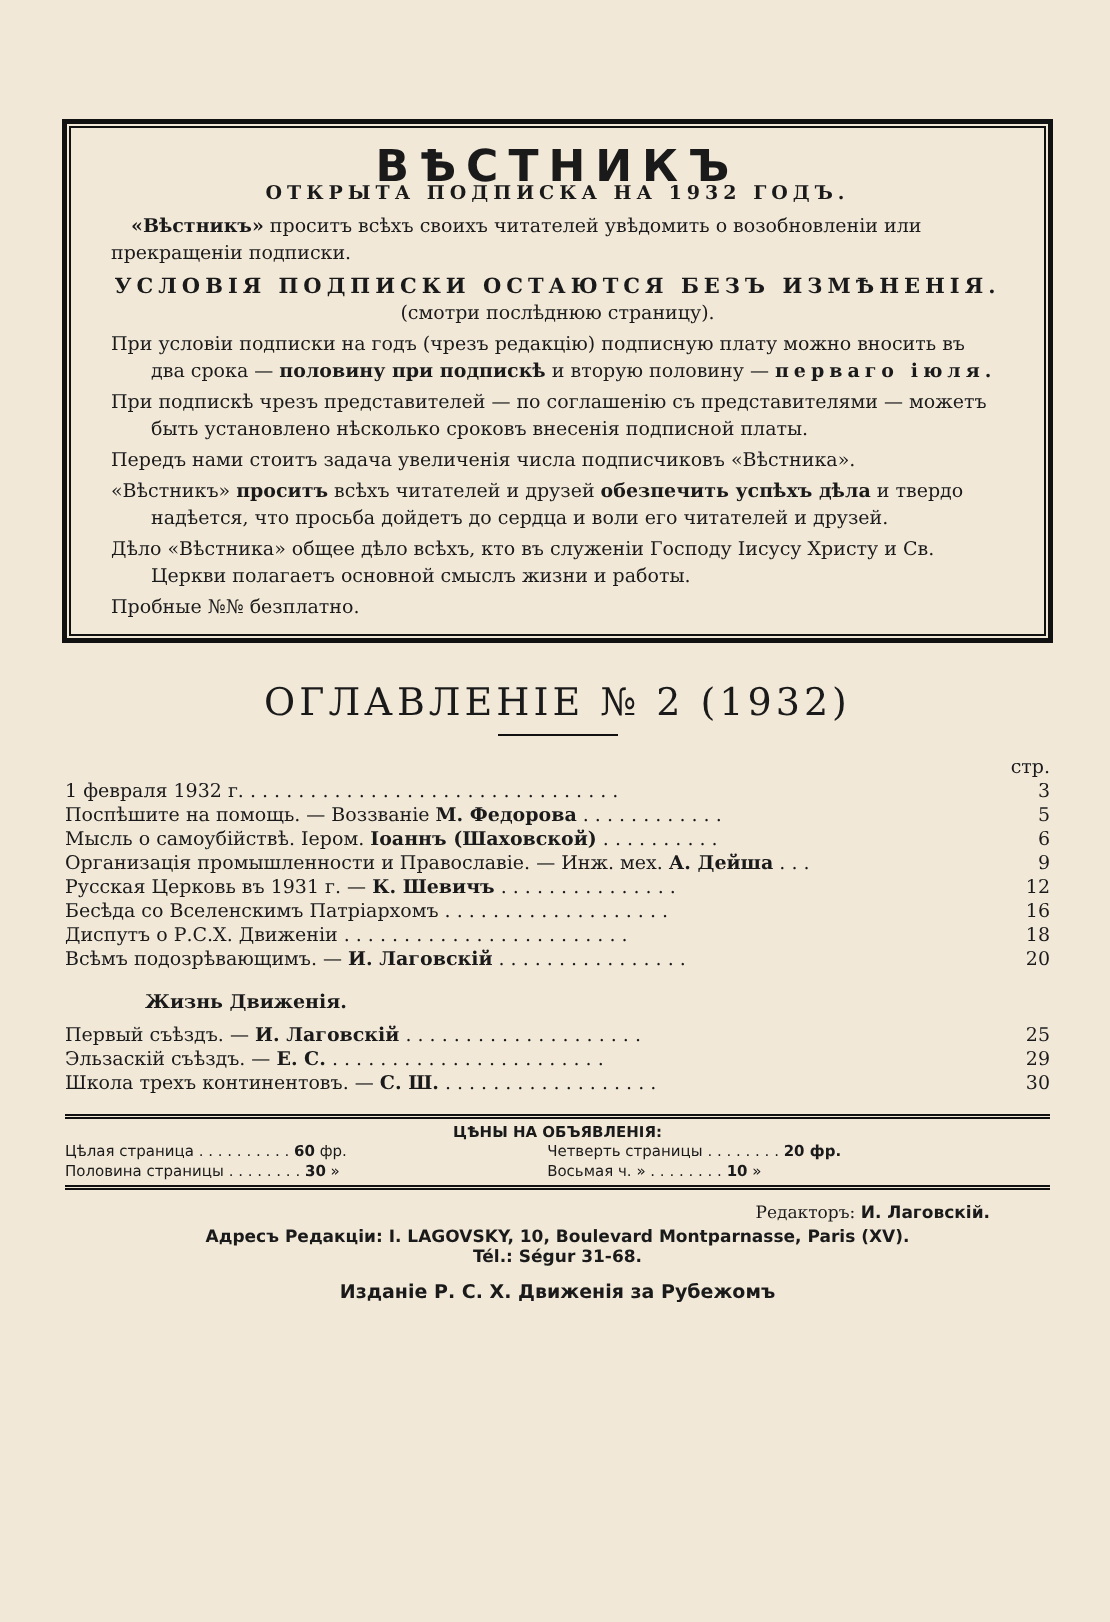ВѢСТНИКЪ
ОТКРЫТА ПОДПИСКА НА 1932 ГОДЪ.
«Вѣстникъ» проситъ всѣхъ своихъ читателей увѣдомить о возобновленіи или прекращеніи подписки.
УСЛОВІЯ ПОДПИСКИ ОСТАЮТСЯ БЕЗЪ ИЗМѢНЕНІЯ.
(смотри послѣднюю страницу).
При условіи подписки на годъ (чрезъ редакцію) подписную плату можно вносить въ два срока — половину при подпискѣ и вторую половину — перваго іюля.
При подпискѣ чрезъ представителей — по соглашенію съ представителями — можетъ быть установлено нѣсколько сроковъ внесенія подписной платы.
Передъ нами стоитъ задача увеличенія числа подписчиковъ «Вѣстника».
«Вѣстникъ» проситъ всѣхъ читателей и друзей обезпечить успѣхъ дѣла и твердо надѣется, что просьба дойдетъ до сердца и воли его читателей и друзей.
Дѣло «Вѣстника» общее дѣло всѣхъ, кто въ служеніи Господу Іисусу Христу и Св. Церкви полагаетъ основной смыслъ жизни и работы.
Пробные №№ безплатно.
ОГЛАВЛЕНІЕ № 2 (1932)
| | стр. |
| 1 февраля 1932 г. . . . . . . . . . . . . . . . . . . . . . . . . . . . . . . . | 3 |
| Поспѣшите на помощь. — Воззваніе М. Федорова . . . . . . . . . . . . | 5 |
| Мысль о самоубійствѣ. Іером. Іоаннъ (Шаховской) . . . . . . . . . . | 6 |
| Организація промышленности и Православіе. — Инж. мех. А. Дейша . . . | 9 |
| Русская Церковь въ 1931 г. — К. Шевичъ . . . . . . . . . . . . . . . | 12 |
| Бесѣда со Вселенскимъ Патріархомъ . . . . . . . . . . . . . . . . . . . | 16 |
| Диспутъ о Р.С.Х. Движеніи . . . . . . . . . . . . . . . . . . . . . . . . | 18 |
| Всѣмъ подозрѣвающимъ. — И. Лаговскій . . . . . . . . . . . . . . . . | 20 |
| Жизнь Движенія. | |
| Первый съѣздъ. — И. Лаговскій . . . . . . . . . . . . . . . . . . . . | 25 |
| Эльзаскій съѣздъ. — Е. С. . . . . . . . . . . . . . . . . . . . . . . . | 29 |
| Школа трехъ континентовъ. — С. Ш. . . . . . . . . . . . . . . . . . . | 30 |
ЦѢНЫ НА ОБЪЯВЛЕНІЯ:
| Цѣлая страница . . . . . . . . . . 60 фр. | Четверть страницы . . . . . . . . 20 фр. |
| Половина страницы . . . . . . . . 30 » | Восьмая ч. » . . . . . . . . 10 » |
Редакторъ: И. Лаговскій.
Адресъ Редакціи: I. LAGOVSKY, 10, Boulevard Montparnasse, Paris (XV).
Tél.: Ségur 31-68.
Изданіе Р. С. Х. Движенія за Рубежомъ